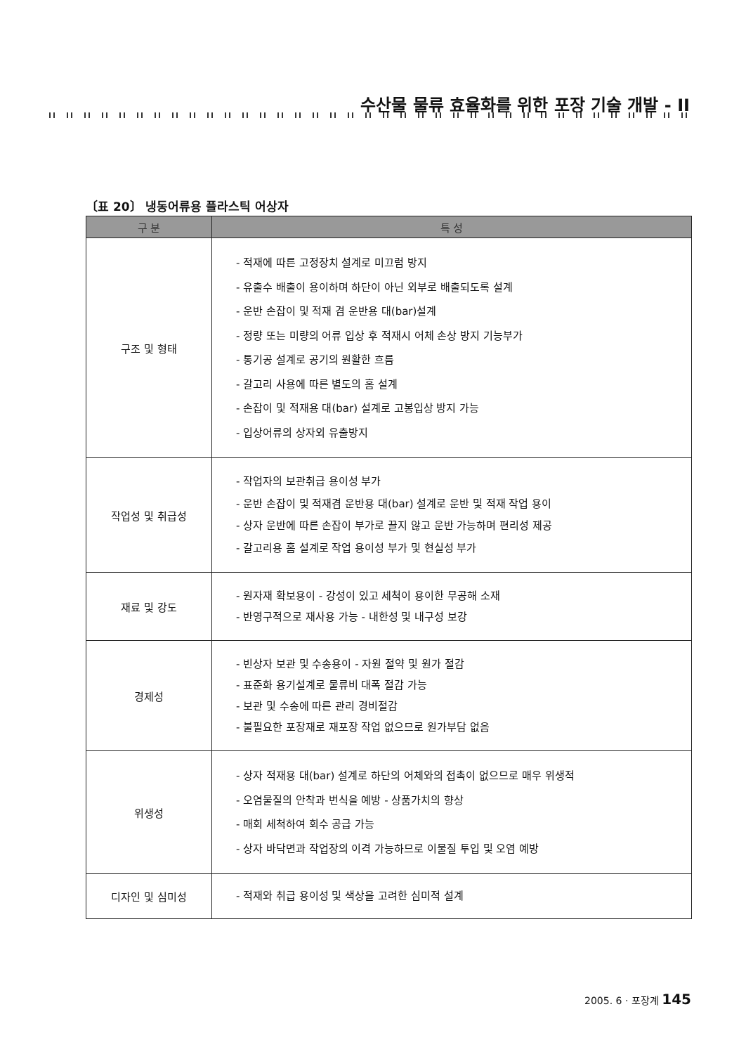수산물 물류 효율화를 위한 포장 기술 개발 - II
〔표 20〕 냉동어류용 플라스틱 어상자
| 구 분 | 특 성 |
| --- | --- |
| 구조 및 형태 | - 적재에 따른 고정장치 설계로 미끄럼 방지 - 유출수 배출이 용이하며 하단이 아닌 외부로 배출되도록 설계 - 운반 손잡이 및 적재 겸 운반용 대(bar)설계 - 정량 또는 미량의 어류 입상 후 적재시 어체 손상 방지 기능부가 - 통기공 설계로 공기의 원활한 흐름 - 갈고리 사용에 따른 별도의 홈 설계 - 손잡이 및 적재용 대(bar) 설계로 고봉입상 방지 가능 - 입상어류의 상자외 유출방지 |
| 작업성 및 취급성 | - 작업자의 보관취급 용이성 부가 - 운반 손잡이 및 적재겸 운반용 대(bar) 설계로 운반 및 적재 작업 용이 - 상자 운반에 따른 손잡이 부가로 끌지 않고 운반 가능하며 편리성 제공 - 갈고리용 홈 설계로 작업 용이성 부가 및 현실성 부가 |
| 재료 및 강도 | - 원자재 확보용이 - 강성이 있고 세척이 용이한 무공해 소재 - 반영구적으로 재사용 가능 - 내한성 및 내구성 보강 |
| 경제성 | - 빈상자 보관 및 수송용이 - 자원 절약 및 원가 절감 - 표준화 용기설계로 물류비 대폭 절감 가능 - 보관 및 수송에 따른 관리 경비절감 - 불필요한 포장재로 재포장 작업 없으므로 원가부담 없음 |
| 위생성 | - 상자 적재용 대(bar) 설계로 하단의 어체와의 접촉이 없으므로 매우 위생적 - 오염물질의 안착과 번식을 예방 - 상품가치의 향상 - 매회 세척하여 회수 공급 가능 - 상자 바닥면과 작업장의 이격 가능하므로 이물질 투입 및 오염 예방 |
| 디자인 및 심미성 | - 적재와 취급 용이성 및 색상을 고려한 심미적 설계 |
2005. 6 · 포장계 145